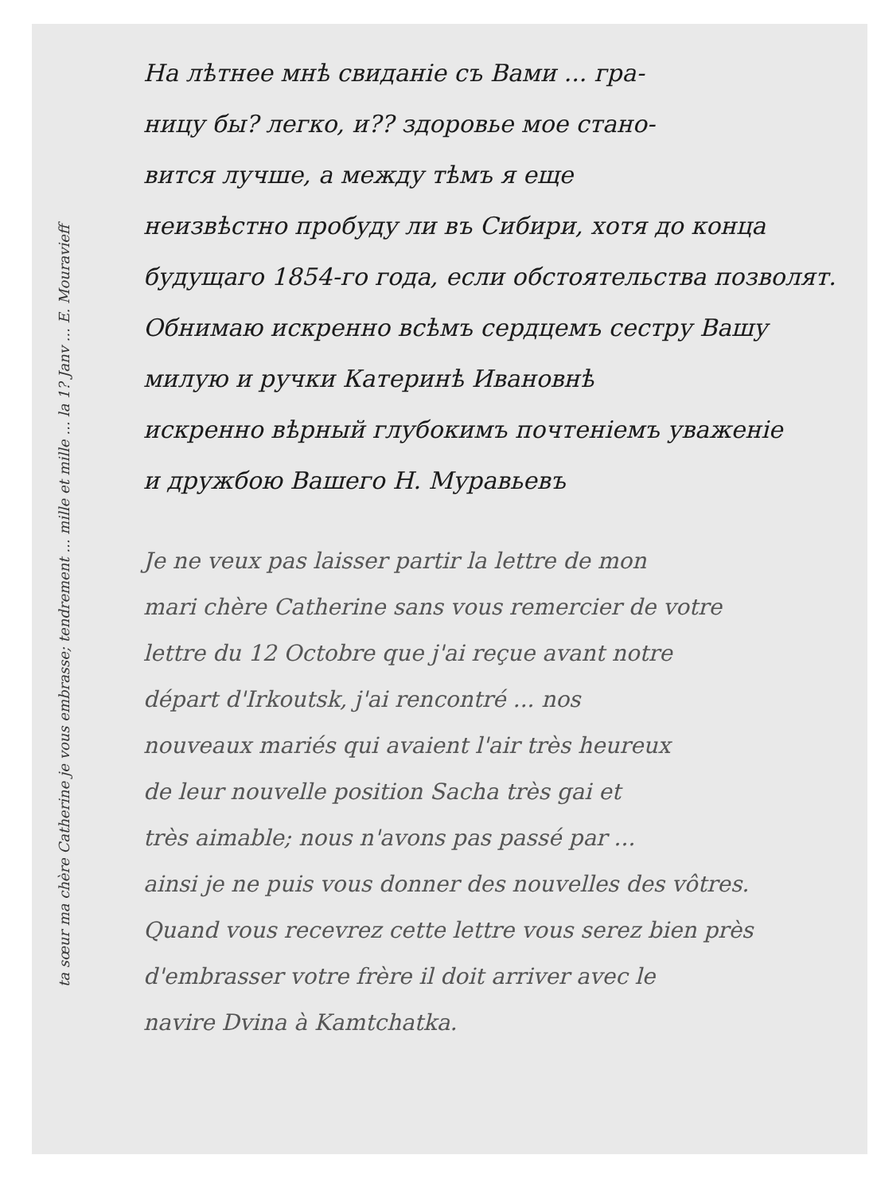ta sœur ma chère Catherine je vous embrasse; tendrement ... mille et mille ... la 1? Janv ... E. Mouravieff
На лѣтнее мнѣ свиданіе съ Вами ... гра-
ницу бы? легко, и?? здоровье мое стано-
вится лучше, а между тѣмъ я еще
неизвѣстно пробуду ли въ Сибири, хотя до конца
будущаго 1854-го года, если обстоятельства позволят.
Обнимаю искренно всѣмъ сердцемъ сестру Вашу
милую и ручки Катеринѣ Ивановнѣ
искренно вѣрный глубокимъ почтеніемъ уваженіе
и дружбою Вашего Н. Муравьевъ
Je ne veux pas laisser partir la lettre de mon
mari chère Catherine sans vous remercier de votre
lettre du 12 Octobre que j'ai reçue avant notre
départ d'Irkoutsk, j'ai rencontré ... nos
nouveaux mariés qui avaient l'air très heureux
de leur nouvelle position Sacha très gai et
très aimable; nous n'avons pas passé par ...
ainsi je ne puis vous donner des nouvelles des vôtres.
Quand vous recevrez cette lettre vous serez bien près
d'embrasser votre frère il doit arriver avec le
navire Dvina à Kamtchatka.